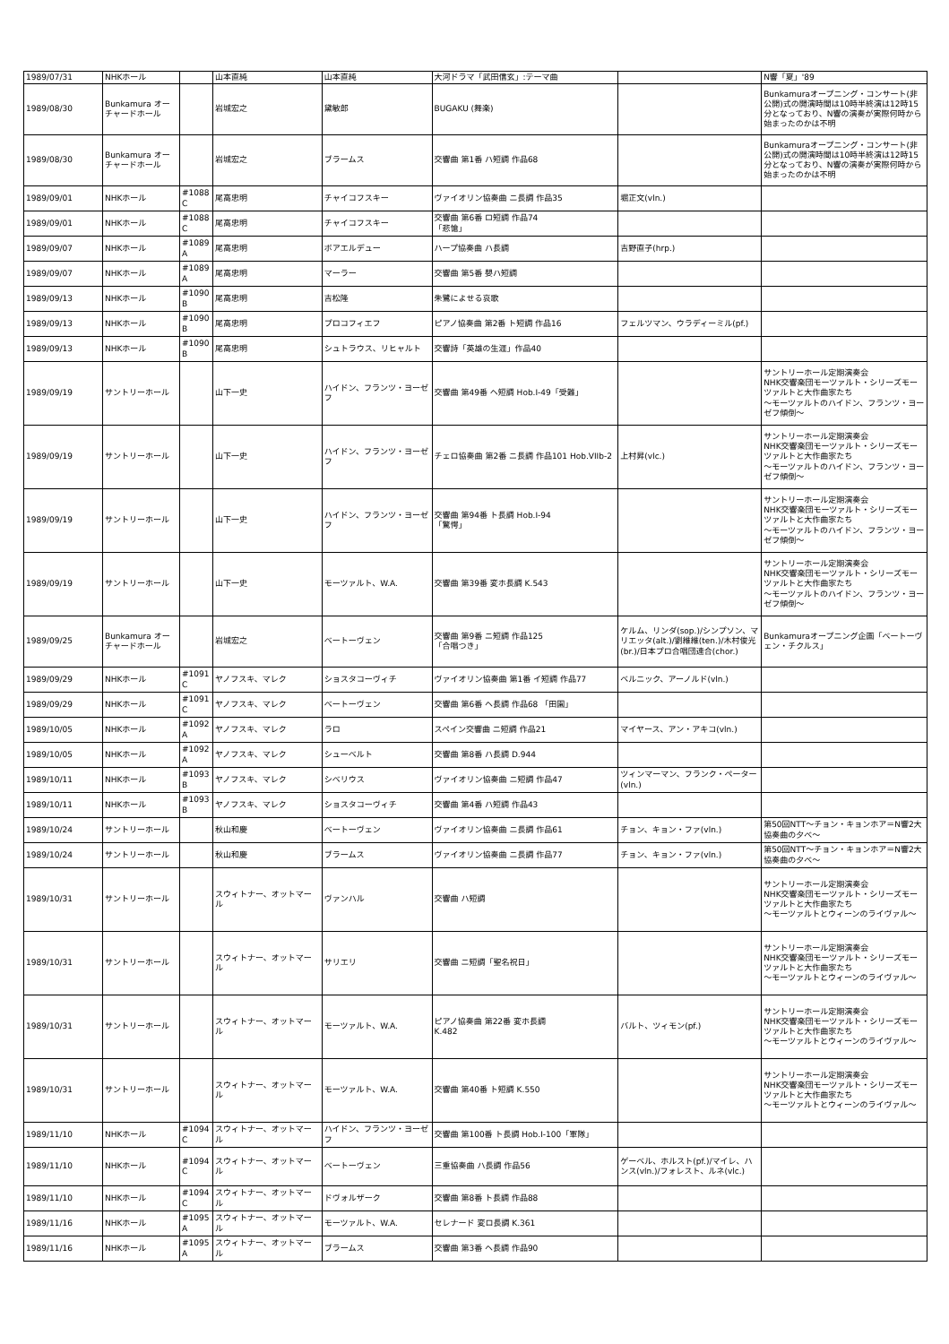| 1989/07/31 | NHKホール | | 山本直純 | 山本直純 | 大河ドラマ「武田信玄」:テーマ曲 | | N響「夏」'89 |
| 1989/08/30 | Bunkamura オーチャードホール | | 岩城宏之 | 黛敏郎 | BUGAKU (舞楽) | | Bunkamuraオープニング・コンサート(非公開)式の開演時間は10時半終演は12時15分となっており、N響の演奏が実際何時から始まったのかは不明 |
| 1989/08/30 | Bunkamura オーチャードホール | | 岩城宏之 | ブラームス | 交響曲 第1番 ハ短調 作品68 | | Bunkamuraオープニング・コンサート(非公開)式の開演時間は10時半終演は12時15分となっており、N響の演奏が実際何時から始まったのかは不明 |
| 1989/09/01 | NHKホール | #1088 C | 尾高忠明 | チャイコフスキー | ヴァイオリン協奏曲 ニ長調 作品35 | 堀正文(vln.) | |
| 1989/09/01 | NHKホール | #1088 C | 尾高忠明 | チャイコフスキー | 交響曲 第6番 ロ短調 作品74 「悲愴」 | | |
| 1989/09/07 | NHKホール | #1089 A | 尾高忠明 | ボアエルデュー | ハープ協奏曲 ハ長調 | 吉野直子(hrp.) | |
| 1989/09/07 | NHKホール | #1089 A | 尾高忠明 | マーラー | 交響曲 第5番 嬰ハ短調 | | |
| 1989/09/13 | NHKホール | #1090 B | 尾高忠明 | 吉松隆 | 朱鷺によせる哀歌 | | |
| 1989/09/13 | NHKホール | #1090 B | 尾高忠明 | プロコフィエフ | ピアノ協奏曲 第2番 ト短調 作品16 | フェルツマン、ウラディーミル(pf.) | |
| 1989/09/13 | NHKホール | #1090 B | 尾高忠明 | シュトラウス、リヒャルト | 交響詩「英雄の生涯」作品40 | | |
| 1989/09/19 | サントリーホール | | 山下一史 | ハイドン、フランツ・ヨーゼフ | 交響曲 第49番 ヘ短調 Hob.I-49「受難」 | | サントリーホール定期演奏会 NHK交響楽団モーツァルト・シリーズモーツァルトと大作曲家たち ～モーツァルトのハイドン、フランツ・ヨーゼフ傾倒～ |
| 1989/09/19 | サントリーホール | | 山下一史 | ハイドン、フランツ・ヨーゼフ | チェロ協奏曲 第2番 ニ長調 作品101 Hob.VIIb-2 | 上村昇(vlc.) | サントリーホール定期演奏会 NHK交響楽団モーツァルト・シリーズモーツァルトと大作曲家たち ～モーツァルトのハイドン、フランツ・ヨーゼフ傾倒～ |
| 1989/09/19 | サントリーホール | | 山下一史 | ハイドン、フランツ・ヨーゼフ | 交響曲 第94番 ト長調 Hob.I-94 「驚愕」 | | サントリーホール定期演奏会 NHK交響楽団モーツァルト・シリーズモーツァルトと大作曲家たち ～モーツァルトのハイドン、フランツ・ヨーゼフ傾倒～ |
| 1989/09/19 | サントリーホール | | 山下一史 | モーツァルト、W.A. | 交響曲 第39番 変ホ長調 K.543 | | サントリーホール定期演奏会 NHK交響楽団モーツァルト・シリーズモーツァルトと大作曲家たち ～モーツァルトのハイドン、フランツ・ヨーゼフ傾倒～ |
| 1989/09/25 | Bunkamura オーチャードホール | | 岩城宏之 | ベートーヴェン | 交響曲 第9番 ニ短調 作品125 「合唱つき」 | ケルム、リンダ(sop.)/シンプソン、マリエッタ(alt.)/劉維維(ten.)/木村俊光(br.)/日本プロ合唱団連合(chor.) | Bunkamuraオープニング企画「ベートーヴェン・チクルス」 |
| 1989/09/29 | NHKホール | #1091 C | ヤノフスキ、マレク | ショスタコーヴィチ | ヴァイオリン協奏曲 第1番 イ短調 作品77 | ベルニック、アーノルド(vln.) | |
| 1989/09/29 | NHKホール | #1091 C | ヤノフスキ、マレク | ベートーヴェン | 交響曲 第6番 ヘ長調 作品68 「田園」 | | |
| 1989/10/05 | NHKホール | #1092 A | ヤノフスキ、マレク | ラロ | スペイン交響曲 ニ短調 作品21 | マイヤース、アン・アキコ(vln.) | |
| 1989/10/05 | NHKホール | #1092 A | ヤノフスキ、マレク | シューベルト | 交響曲 第8番 ハ長調 D.944 | | |
| 1989/10/11 | NHKホール | #1093 B | ヤノフスキ、マレク | シベリウス | ヴァイオリン協奏曲 ニ短調 作品47 | ツィンマーマン、フランク・ペーター(vln.) | |
| 1989/10/11 | NHKホール | #1093 B | ヤノフスキ、マレク | ショスタコーヴィチ | 交響曲 第4番 ハ短調 作品43 | | |
| 1989/10/24 | サントリーホール | | 秋山和慶 | ベートーヴェン | ヴァイオリン協奏曲 ニ長調 作品61 | チョン、キョン・ファ(vln.) | 第50回NTT～チョン・キョンホア＝N響2大協奏曲の夕べ～ |
| 1989/10/24 | サントリーホール | | 秋山和慶 | ブラームス | ヴァイオリン協奏曲 ニ長調 作品77 | チョン、キョン・ファ(vln.) | 第50回NTT～チョン・キョンホア＝N響2大協奏曲の夕べ～ |
| 1989/10/31 | サントリーホール | | スウィトナー、オットマール | ヴァンハル | 交響曲 ハ短調 | | サントリーホール定期演奏会 NHK交響楽団モーツァルト・シリーズモーツァルトと大作曲家たち ～モーツァルトとウィーンのライヴァル～ |
| 1989/10/31 | サントリーホール | | スウィトナー、オットマール | サリエリ | 交響曲 ニ短調「聖名祝日」 | | サントリーホール定期演奏会 NHK交響楽団モーツァルト・シリーズモーツァルトと大作曲家たち ～モーツァルトとウィーンのライヴァル～ |
| 1989/10/31 | サントリーホール | | スウィトナー、オットマール | モーツァルト、W.A. | ピアノ協奏曲 第22番 変ホ長調 K.482 | バルト、ツィモン(pf.) | サントリーホール定期演奏会 NHK交響楽団モーツァルト・シリーズモーツァルトと大作曲家たち ～モーツァルトとウィーンのライヴァル～ |
| 1989/10/31 | サントリーホール | | スウィトナー、オットマール | モーツァルト、W.A. | 交響曲 第40番 ト短調 K.550 | | サントリーホール定期演奏会 NHK交響楽団モーツァルト・シリーズモーツァルトと大作曲家たち ～モーツァルトとウィーンのライヴァル～ |
| 1989/11/10 | NHKホール | #1094 C | スウィトナー、オットマール | ハイドン、フランツ・ヨーゼフ | 交響曲 第100番 ト長調 Hob.I-100「軍隊」 | | |
| 1989/11/10 | NHKホール | #1094 C | スウィトナー、オットマール | ベートーヴェン | 三重協奏曲 ハ長調 作品56 | ゲーベル、ホルスト(pf.)/マイレ、ハンス(vln.)/フォレスト、ルネ(vlc.) | |
| 1989/11/10 | NHKホール | #1094 C | スウィトナー、オットマール | ドヴォルザーク | 交響曲 第8番 ト長調 作品88 | | |
| 1989/11/16 | NHKホール | #1095 A | スウィトナー、オットマール | モーツァルト、W.A. | セレナード 変ロ長調 K.361 | | |
| 1989/11/16 | NHKホール | #1095 A | スウィトナー、オットマール | ブラームス | 交響曲 第3番 ヘ長調 作品90 | | |